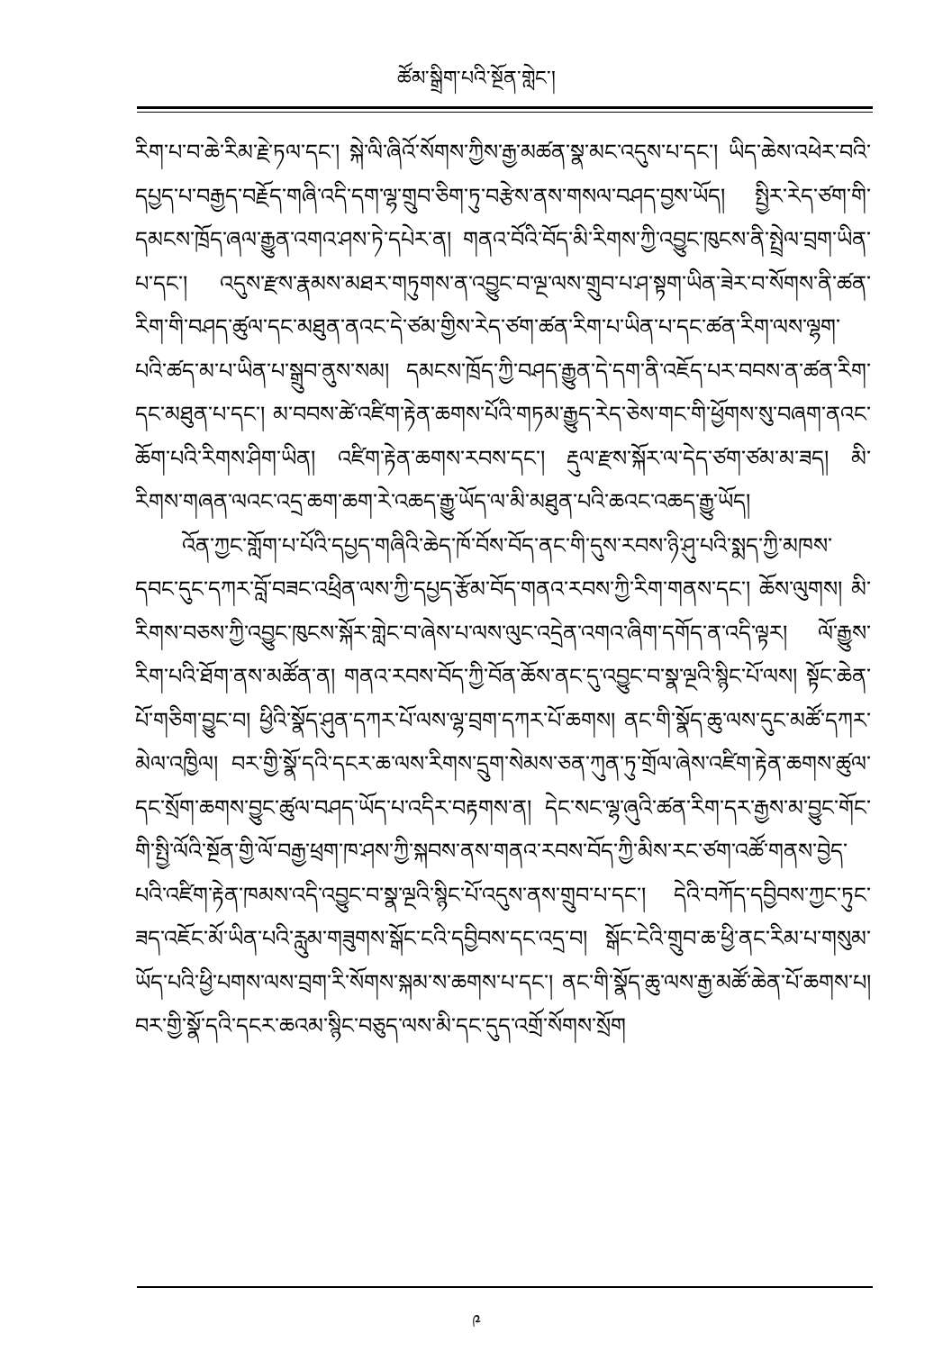ཚོམ་སྒྲིག་པའི་སྔོན་གླེང་།
རིག་པ་བ་ཆེ་རིམ་རྗེ་ཏལ་དང་། སྐེ་ལི་ཞིའོ་སོགས་ཀྱིས་རྒྱ་མཚན་སྣ་མང་འདུས་པ་དང་། ཡིད་ཆེས་འཕེར་བའི་དཔྱད་པ་བརྒྱད་བརྗོད་གཞི་འདི་དག་ལྷ་གྲུབ་ཅིག་ཏུ་བརྩེས་ནས་གསལ་བཤད་བྱས་ཡོད། སྤྱིར་རེད་ཙག་གི་དམངས་ཁྲོད་ཞལ་རྒྱུན་འགའ་ཤས་ཏེ་དཔེར་ན། གནའ་བོའི་བོད་མི་རིགས་ཀྱི་འབྱུང་ཁུངས་ནི་སྤྲེལ་བྲག་ཡིན་པ་དང་། འདུས་རྫས་རྣམས་མཐར་གཏུགས་ན་འབྱུང་བ་ལྔ་ལས་གྲུབ་པ་ཤ་སྟག་ཡིན་ཟེར་བ་སོགས་ནི་ཚན་རིག་གི་བཤད་ཚུལ་དང་མཐུན་ནའང་དེ་ཙམ་གྱིས་རེད་ཙག་ཚན་རིག་པ་ཡིན་པ་དང་ཚན་རིག་ལས་ལྷག་པའི་ཚད་མ་པ་ཡིན་པ་སྒྲུབ་ནུས་སམ། དམངས་ཁྲོད་ཀྱི་བཤད་རྒྱུན་དེ་དག་ནི་འཇོད་པར་བབས་ན་ཚན་རིག་དང་མཐུན་པ་དང་། མ་བབས་ཚེ་འཛིག་རྟེན་ཆགས་པོའི་གཏམ་རྒྱུད་རེད་ཅེས་གང་གི་ཕྱོགས་སུ་བཞག་ནའང་ཆོག་པའི་རིགས་ཤིག་ཡིན། འཛིག་རྟེན་ཆགས་རབས་དང་། རྡུལ་རྫས་སྐོར་ལ་དེད་ཙག་ཙམ་མ་ཟད། མི་རིགས་གཞན་ལའང་འདྲ་ཆག་ཆག་རེ་འཆད་རྒྱུ་ཡོད་ལ་མི་མཐུན་པའི་ཆའང་འཆད་རྒྱུ་ཡོད།
འོན་ཀྱང་གློག་པ་པོའི་དཔྱད་གཞིའི་ཆེད་ཁོ་བོས་བོད་ནང་གི་དུས་རབས་ཉི་ཤུ་པའི་སྨད་ཀྱི་མཁས་དབང་དུང་དཀར་བློ་བཟང་འཕྲིན་ལས་ཀྱི་དཔྱད་རྩོམ་བོད་གནའ་རབས་ཀྱི་རིག་གནས་དང་། ཆོས་ལུགས། མི་རིགས་བཅས་ཀྱི་འབྱུང་ཁུངས་སྐོར་གླེང་བ་ཞེས་པ་ལས་ལུང་འདྲེན་འགའ་ཞིག་དགོད་ན་འདི་ལྟར། ལོ་རྒྱུས་རིག་པའི་ཐོག་ནས་མཚོན་ན། གནའ་རབས་བོད་ཀྱི་བོན་ཆོས་ནང་དུ་འབྱུང་བ་སྣ་ལྔའི་སྙིང་པོ་ལས། སྟོང་ཆེན་པོ་གཅིག་བྱུང་བ། ཕྱིའི་སྣོད་ཤུན་དཀར་པོ་ལས་ལྷ་བྲག་དཀར་པོ་ཆགས། ནང་གི་སྣོད་ཆུ་ལས་དུང་མཚོ་དཀར་མེལ་འཁྱིལ། བར་གྱི་སྣོ་དའི་དངར་ཆ་ལས་རིགས་དྲུག་སེམས་ཅན་ཀུན་ཏུ་གྲོལ་ཞེས་འཛིག་རྟེན་ཆགས་ཚུལ་དང་སྲོག་ཆགས་བྱུང་ཚུལ་བཤད་ཡོད་པ་འདིར་བརྟགས་ན། དེང་སང་ལྷ་ཞུའི་ཚན་རིག་དར་རྒྱས་མ་བྱུང་གོང་གི་སྤྱི་ལོའི་སྔོན་གྱི་ལོ་བརྒྱ་ཕྲག་ཁ་ཤས་ཀྱི་སྐབས་ནས་གནའ་རབས་བོད་ཀྱི་མིས་རང་ཙག་འཚོ་གནས་བྱེད་པའི་འཛིག་རྟེན་ཁམས་འདི་འབྱུང་བ་སྣ་ལྔའི་སྙིང་པོ་འདུས་ནས་གྲུབ་པ་དང་། དེའི་བཀོད་དབྱིབས་ཀྱང་ཏུང་ཟད་འཇོང་མོ་ཡིན་པའི་རླུམ་གཟུགས་སྒོང་ངའི་དབྱིབས་དང་འདྲ་བ། སྒོང་ངེའི་གྲུབ་ཆ་ཕྱི་ནང་རིམ་པ་གསུམ་ཡོད་པའི་ཕྱི་པགས་ལས་བྲག་རི་སོགས་སྐམ་ས་ཆགས་པ་དང་། ནང་གི་སྣོད་ཆུ་ལས་རྒྱ་མཚོ་ཆེན་པོ་ཆགས་པ། བར་གྱི་སྣོ་དའི་དངར་ཆའམ་སྙིང་བཅུད་ལས་མི་དང་དུད་འགྲོ་སོགས་སྲོག
༩